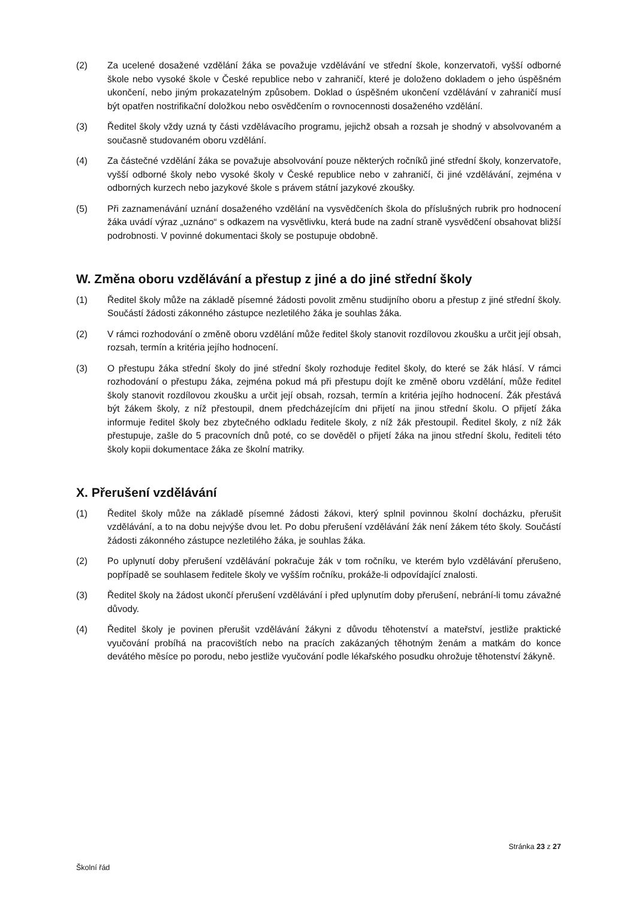(2) Za ucelené dosažené vzdělání žáka se považuje vzdělávání ve střední škole, konzervatoři, vyšší odborné škole nebo vysoké škole v České republice nebo v zahraničí, které je doloženo dokladem o jeho úspěšném ukončení, nebo jiným prokazatelným způsobem. Doklad o úspěšném ukončení vzdělávání v zahraničí musí být opatřen nostrifikační doložkou nebo osvědčením o rovnocennosti dosaženého vzdělání.
(3) Ředitel školy vždy uzná ty části vzdělávacího programu, jejichž obsah a rozsah je shodný v absolvovaném a současně studovaném oboru vzdělání.
(4) Za částečné vzdělání žáka se považuje absolvování pouze některých ročníků jiné střední školy, konzervatoře, vyšší odborné školy nebo vysoké školy v České republice nebo v zahraničí, či jiné vzdělávání, zejména v odborných kurzech nebo jazykové škole s právem státní jazykové zkoušky.
(5) Při zaznamenávání uznání dosaženého vzdělání na vysvědčeních škola do příslušných rubrik pro hodnocení žáka uvádí výraz „uznáno“ s odkazem na vysvětlivku, která bude na zadní straně vysvědčení obsahovat bližší podrobnosti. V povinné dokumentaci školy se postupuje obdobně.
W. Změna oboru vzdělávání a přestup z jiné a do jiné střední školy
(1) Ředitel školy může na základě písemné žádosti povolit změnu studijního oboru a přestup z jiné střední školy. Součástí žádosti zákonného zástupce nezletilého žáka je souhlas žáka.
(2) V rámci rozhodování o změně oboru vzdělání může ředitel školy stanovit rozdílovou zkoušku a určit její obsah, rozsah, termín a kritéria jejího hodnocení.
(3) O přestupu žáka střední školy do jiné střední školy rozhoduje ředitel školy, do které se žák hlásí. V rámci rozhodování o přestupu žáka, zejména pokud má při přestupu dojít ke změně oboru vzdělání, může ředitel školy stanovit rozdílovou zkoušku a určit její obsah, rozsah, termín a kritéria jejího hodnocení. Žák přestává být žákem školy, z níž přestoupil, dnem předcházejícím dni přijetí na jinou střední školu. O přijetí žáka informuje ředitel školy bez zbytečného odkladu ředitele školy, z níž žák přestoupil. Ředitel školy, z níž žák přestupuje, zašle do 5 pracovních dnů poté, co se dověděl o přijetí žáka na jinou střední školu, řediteli této školy kopii dokumentace žáka ze školní matriky.
X. Přerušení vzdělávání
(1) Ředitel školy může na základě písemné žádosti žákovi, který splnil povinnou školní docházku, přerušit vzdělávání, a to na dobu nejvýše dvou let. Po dobu přerušení vzdělávání žák není žákem této školy. Součástí žádosti zákonného zástupce nezletilého žáka, je souhlas žáka.
(2) Po uplynutí doby přerušení vzdělávání pokračuje žák v tom ročníku, ve kterém bylo vzdělávání přerušeno, popřípadě se souhlasem ředitele školy ve vyšším ročníku, prokáže-li odpovídající znalosti.
(3) Ředitel školy na žádost ukončí přerušení vzdělávání i před uplynutím doby přerušení, nebrání-li tomu závažné důvody.
(4) Ředitel školy je povinen přerušit vzdělávání žákyni z důvodu těhotenství a mateřství, jestliže praktické vyučování probíhá na pracovištích nebo na pracích zakázaných těhotným ženám a matkám do konce devátého měsíce po porodu, nebo jestliže vyučování podle lékařského posudku ohrožuje těhotenství žákyně.
Stránka 23 z 27
Školní řád